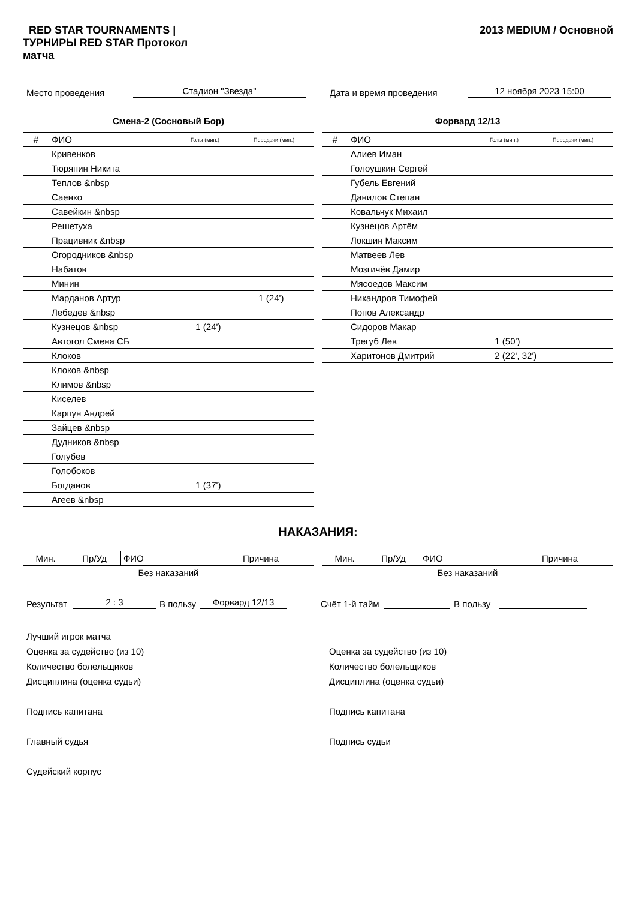RED STAR TOURNAMENTS |
ТУРНИРЫ RED STAR Протокол
матча
2013 MEDIUM / Основной
Место проведения Стадион "Звезда" Дата и время проведения 12 ноября 2023 15:00
Смена-2 (Сосновый Бор)
| # | ФИО | Голы (мин.) | Передачи (мин.) |
| --- | --- | --- | --- |
| | Кривенков | | |
| | Тюряпин Никита | | |
| | Теплов &nbsp | | |
| | Саенко | | |
| | Савейкин &nbsp | | |
| | Решетуха | | |
| | Працивник &nbsp | | |
| | Огородников &nbsp | | |
| | Набатов | | |
| | Минин | | |
| | Марданов Артур | | 1 (24') |
| | Лебедев &nbsp | | |
| | Кузнецов &nbsp | 1 (24') | |
| | Автогол Смена СБ | | |
| | Клоков | | |
| | Клоков &nbsp | | |
| | Климов &nbsp | | |
| | Киселев | | |
| | Карпун Андрей | | |
| | Зайцев &nbsp | | |
| | Дудников &nbsp | | |
| | Голубев | | |
| | Голобоков | | |
| | Богданов | 1 (37') | |
| | Агеев &nbsp | | |
Форвард 12/13
| # | ФИО | Голы (мин.) | Передачи (мин.) |
| --- | --- | --- | --- |
| | Алиев Иман | | |
| | Голоушкин Сергей | | |
| | Губель Евгений | | |
| | Данилов Степан | | |
| | Ковальчук Михаил | | |
| | Кузнецов Артём | | |
| | Локшин Максим | | |
| | Матвеев Лев | | |
| | Мозгичёв Дамир | | |
| | Мясоедов Максим | | |
| | Никандров Тимофей | | |
| | Попов Александр | | |
| | Сидоров Макар | | |
| | Трегуб Лев | 1 (50') | |
| | Харитонов Дмитрий | 2 (22', 32') | |
НАКАЗАНИЯ:
| Мин. | Пр/Уд | ФИО | Причина |
| --- | --- | --- | --- |
| Без наказаний | | | |
| Мин. | Пр/Уд | ФИО | Причина |
| --- | --- | --- | --- |
| Без наказаний | | | |
Результат 2 : 3 В пользу Форвард 12/13 Счёт 1-й тайм В пользу
Лучший игрок матча
Оценка за судейство (из 10) Оценка за судейство (из 10)
Количество болельщиков Количество болельщиков
Дисциплина (оценка судьи) Дисциплина (оценка судьи)
Подпись капитана Подпись капитана
Главный судья Подпись судьи
Судейский корпус